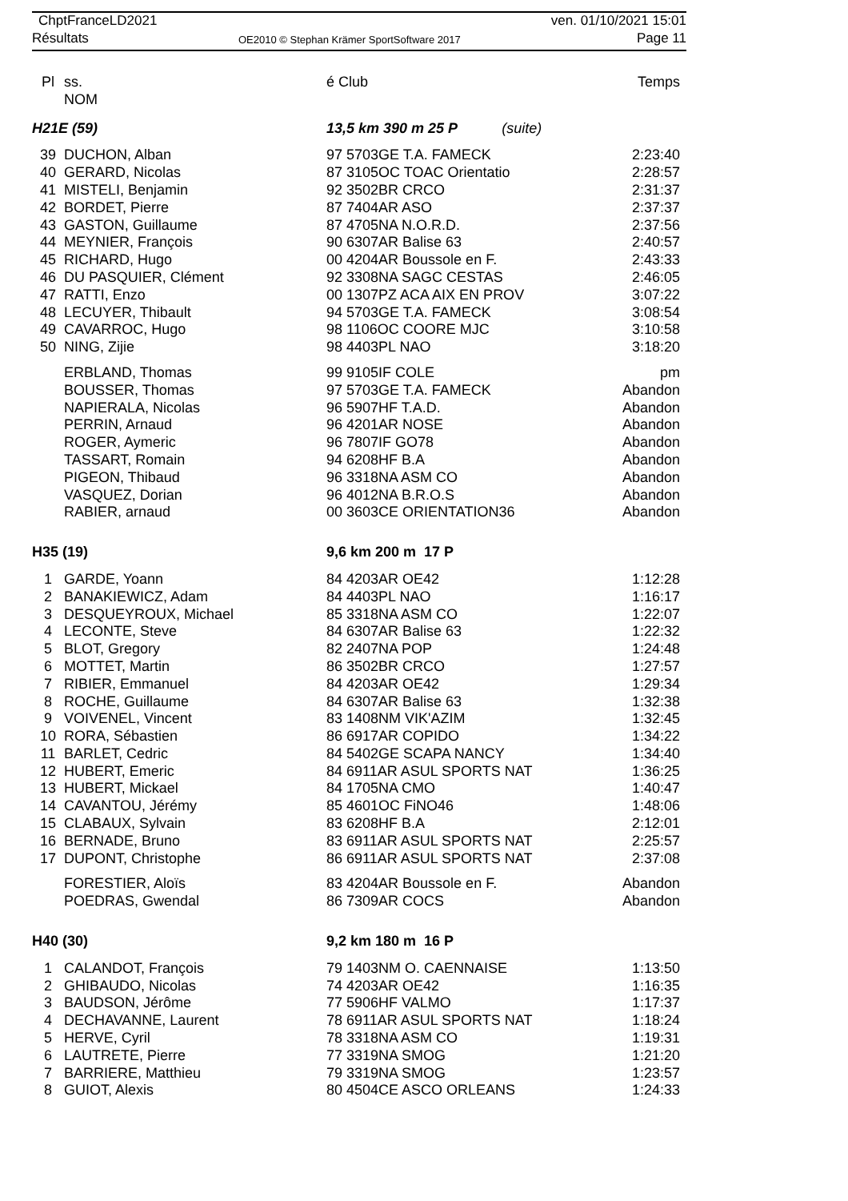ChptFranceLD2021
Résultats
OE2010 © Stephan Krämer SportSoftware 2017
ven. 01/10/2021 15:01
Page 11
| Pl | ss. NOM | | é Club | Temps |
| --- | --- | --- | --- | --- |
| H21E (59) | | | 13,5 km 390 m 25 P (suite) | |
| 39 | DUCHON, Alban | | 97 5703GE T.A. FAMECK | 2:23:40 |
| 40 | GERARD, Nicolas | | 87 3105OC TOAC Orientatio | 2:28:57 |
| 41 | MISTELI, Benjamin | | 92 3502BR CRCO | 2:31:37 |
| 42 | BORDET, Pierre | | 87 7404AR ASO | 2:37:37 |
| 43 | GASTON, Guillaume | | 87 4705NA N.O.R.D. | 2:37:56 |
| 44 | MEYNIER, François | | 90 6307AR Balise 63 | 2:40:57 |
| 45 | RICHARD, Hugo | | 00 4204AR Boussole en F. | 2:43:33 |
| 46 | DU PASQUIER, Clément | | 92 3308NA SAGC CESTAS | 2:46:05 |
| 47 | RATTI, Enzo | | 00 1307PZ ACA AIX EN PROV | 3:07:22 |
| 48 | LECUYER, Thibault | | 94 5703GE T.A. FAMECK | 3:08:54 |
| 49 | CAVARROC, Hugo | | 98 1106OC COORE MJC | 3:10:58 |
| 50 | NING, Zijie | | 98 4403PL NAO | 3:18:20 |
| | ERBLAND, Thomas | | 99 9105IF COLE | pm |
| | BOUSSER, Thomas | | 97 5703GE T.A. FAMECK | Abandon |
| | NAPIERALA, Nicolas | | 96 5907HF T.A.D. | Abandon |
| | PERRIN, Arnaud | | 96 4201AR NOSE | Abandon |
| | ROGER, Aymeric | | 96 7807IF GO78 | Abandon |
| | TASSART, Romain | | 94 6208HF B.A | Abandon |
| | PIGEON, Thibaud | | 96 3318NA ASM CO | Abandon |
| | VASQUEZ, Dorian | | 96 4012NA B.R.O.S | Abandon |
| | RABIER, arnaud | | 00 3603CE ORIENTATION36 | Abandon |
| H35 (19) | | | 9,6 km 200 m 17 P | |
| 1 | GARDE, Yoann | | 84 4203AR OE42 | 1:12:28 |
| 2 | BANAKIEWICZ, Adam | | 84 4403PL NAO | 1:16:17 |
| 3 | DESQUEYROUX, Michael | | 85 3318NA ASM CO | 1:22:07 |
| 4 | LECONTE, Steve | | 84 6307AR Balise 63 | 1:22:32 |
| 5 | BLOT, Gregory | | 82 2407NA POP | 1:24:48 |
| 6 | MOTTET, Martin | | 86 3502BR CRCO | 1:27:57 |
| 7 | RIBIER, Emmanuel | | 84 4203AR OE42 | 1:29:34 |
| 8 | ROCHE, Guillaume | | 84 6307AR Balise 63 | 1:32:38 |
| 9 | VOIVENEL, Vincent | | 83 1408NM VIK'AZIM | 1:32:45 |
| 10 | RORA, Sébastien | | 86 6917AR COPIDO | 1:34:22 |
| 11 | BARLET, Cedric | | 84 5402GE SCAPA NANCY | 1:34:40 |
| 12 | HUBERT, Emeric | | 84 6911AR ASUL SPORTS NAT | 1:36:25 |
| 13 | HUBERT, Mickael | | 84 1705NA CMO | 1:40:47 |
| 14 | CAVANTOU, Jérémy | | 85 4601OC FiNO46 | 1:48:06 |
| 15 | CLABAUX, Sylvain | | 83 6208HF B.A | 2:12:01 |
| 16 | BERNADE, Bruno | | 83 6911AR ASUL SPORTS NAT | 2:25:57 |
| 17 | DUPONT, Christophe | | 86 6911AR ASUL SPORTS NAT | 2:37:08 |
| | FORESTIER, Aloïs | | 83 4204AR Boussole en F. | Abandon |
| | POEDRAS, Gwendal | | 86 7309AR COCS | Abandon |
| H40 (30) | | | 9,2 km 180 m 16 P | |
| 1 | CALANDOT, François | | 79 1403NM O. CAENNAISE | 1:13:50 |
| 2 | GHIBAUDO, Nicolas | | 74 4203AR OE42 | 1:16:35 |
| 3 | BAUDSON, Jérôme | | 77 5906HF VALMO | 1:17:37 |
| 4 | DECHAVANNE, Laurent | | 78 6911AR ASUL SPORTS NAT | 1:18:24 |
| 5 | HERVE, Cyril | | 78 3318NA ASM CO | 1:19:31 |
| 6 | LAUTRETE, Pierre | | 77 3319NA SMOG | 1:21:20 |
| 7 | BARRIERE, Matthieu | | 79 3319NA SMOG | 1:23:57 |
| 8 | GUIOT, Alexis | | 80 4504CE ASCO ORLEANS | 1:24:33 |